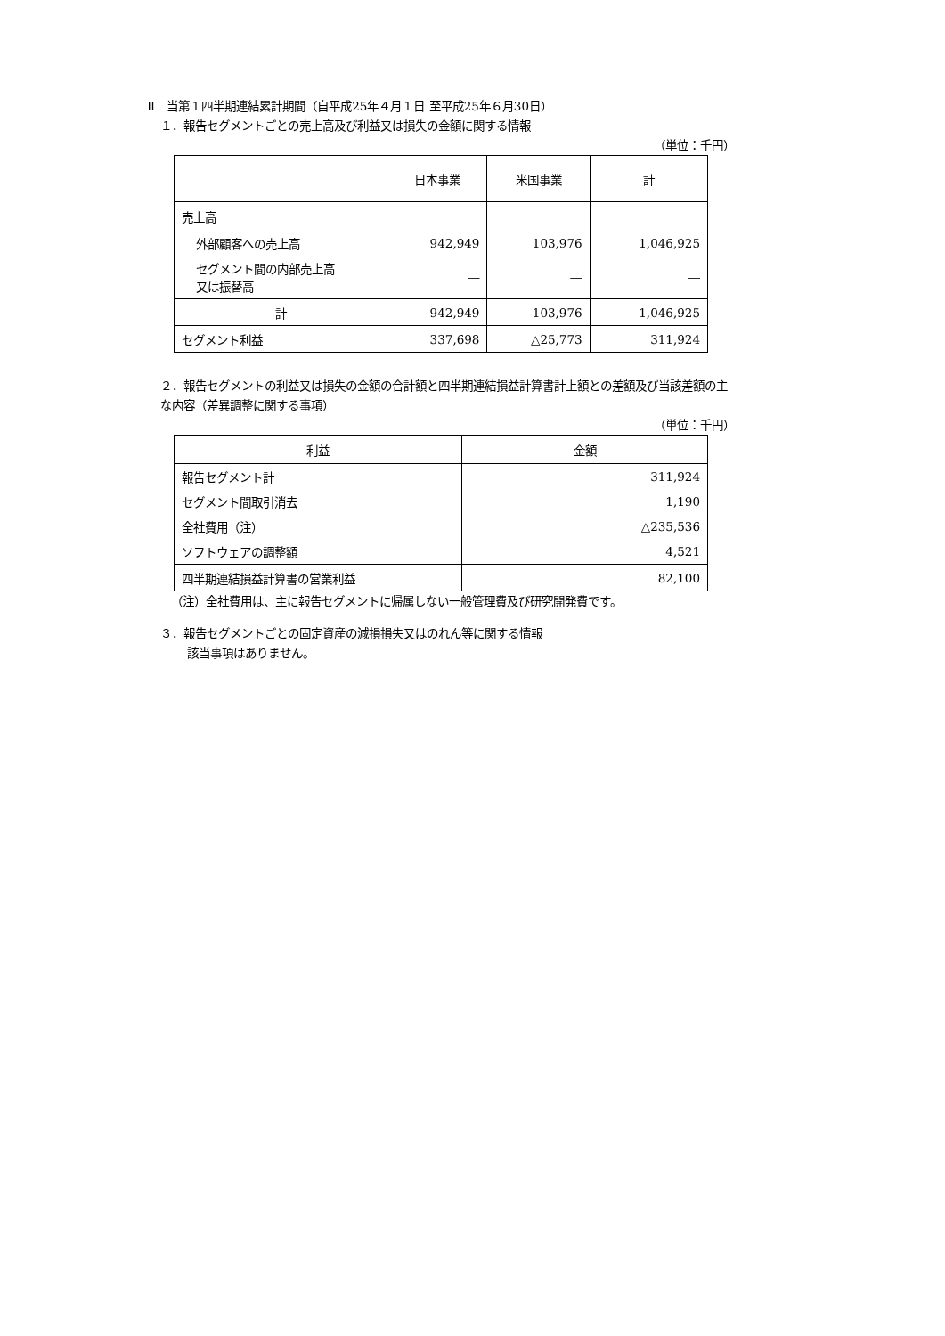Ⅱ　当第１四半期連結累計期間（自平成25年４月１日 至平成25年６月30日）
１．報告セグメントごとの売上高及び利益又は損失の金額に関する情報
（単位：千円）
| | 日本事業 | 米国事業 | 計 |
| --- | --- | --- | --- |
| 売上高 | | | |
| 外部顧客への売上高 | 942,949 | 103,976 | 1,046,925 |
| セグメント間の内部売上高 又は振替高 | ― | ― | ― |
| 計 | 942,949 | 103,976 | 1,046,925 |
| セグメント利益 | 337,698 | △25,773 | 311,924 |
２．報告セグメントの利益又は損失の金額の合計額と四半期連結損益計算書計上額との差額及び当該差額の主
な内容（差異調整に関する事項）
（単位：千円）
| 利益 | 金額 |
| --- | --- |
| 報告セグメント計 | 311,924 |
| セグメント間取引消去 | 1,190 |
| 全社費用（注） | △235,536 |
| ソフトウェアの調整額 | 4,521 |
| 四半期連結損益計算書の営業利益 | 82,100 |
（注）全社費用は、主に報告セグメントに帰属しない一般管理費及び研究開発費です。
３．報告セグメントごとの固定資産の減損損失又はのれん等に関する情報
該当事項はありません。